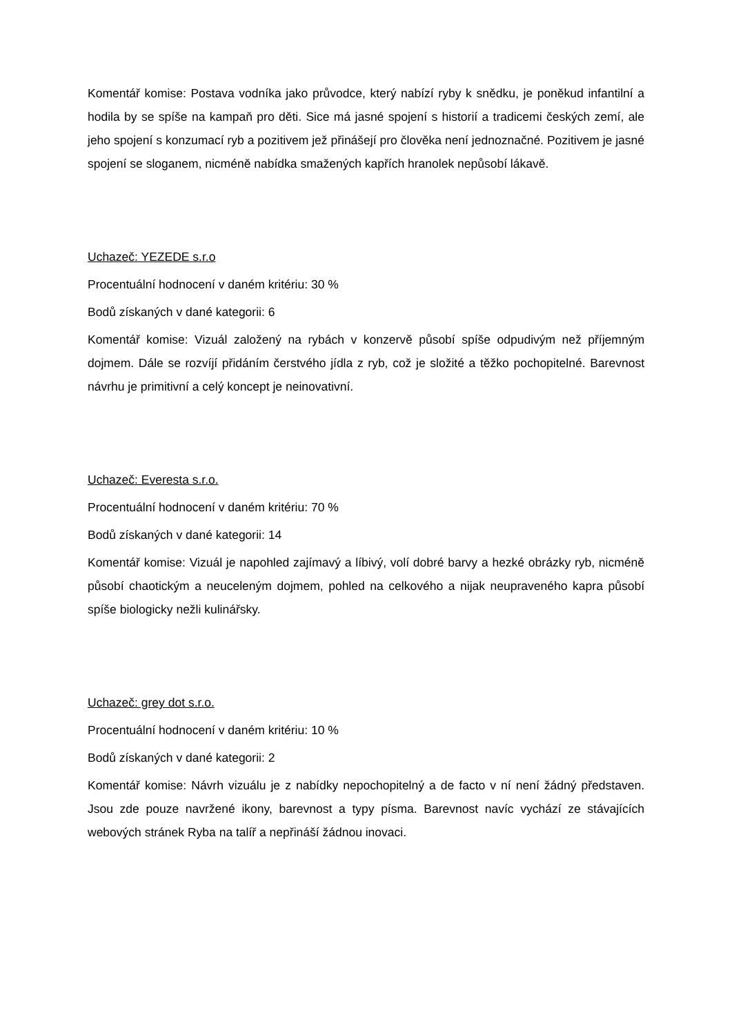Komentář komise: Postava vodníka jako průvodce, který nabízí ryby k snědku, je poněkud infantilní a hodila by se spíše na kampaň pro děti. Sice má jasné spojení s historií a tradicemi českých zemí, ale jeho spojení s konzumací ryb a pozitivem jež přinášejí pro člověka není jednoznačné. Pozitivem je jasné spojení se sloganem, nicméně nabídka smažených kapřích hranolek nepůsobí lákavě.
Uchazeč: YEZEDE s.r.o
Procentuální hodnocení v daném kritériu: 30 %
Bodů získaných v dané kategorii: 6
Komentář komise: Vizuál založený na rybách v konzervě působí spíše odpudivým než příjemným dojmem. Dále se rozvíjí přidáním čerstvého jídla z ryb, což je složité a těžko pochopitelné. Barevnost návrhu je primitivní a celý koncept je neinovativní.
Uchazeč: Everesta s.r.o.
Procentuální hodnocení v daném kritériu: 70 %
Bodů získaných v dané kategorii: 14
Komentář komise: Vizuál je napohled zajímavý a líbivý, volí dobré barvy a hezké obrázky ryb, nicméně působí chaotickým a neuceleným dojmem, pohled na celkového a nijak neupraveného kapra působí spíše biologicky nežli kulinářsky.
Uchazeč: grey dot s.r.o.
Procentuální hodnocení v daném kritériu: 10 %
Bodů získaných v dané kategorii: 2
Komentář komise: Návrh vizuálu je z nabídky nepochopitelný a de facto v ní není žádný představen. Jsou zde pouze navržené ikony, barevnost a typy písma. Barevnost navíc vychází ze stávajících webových stránek Ryba na talíř a nepřináší žádnou inovaci.